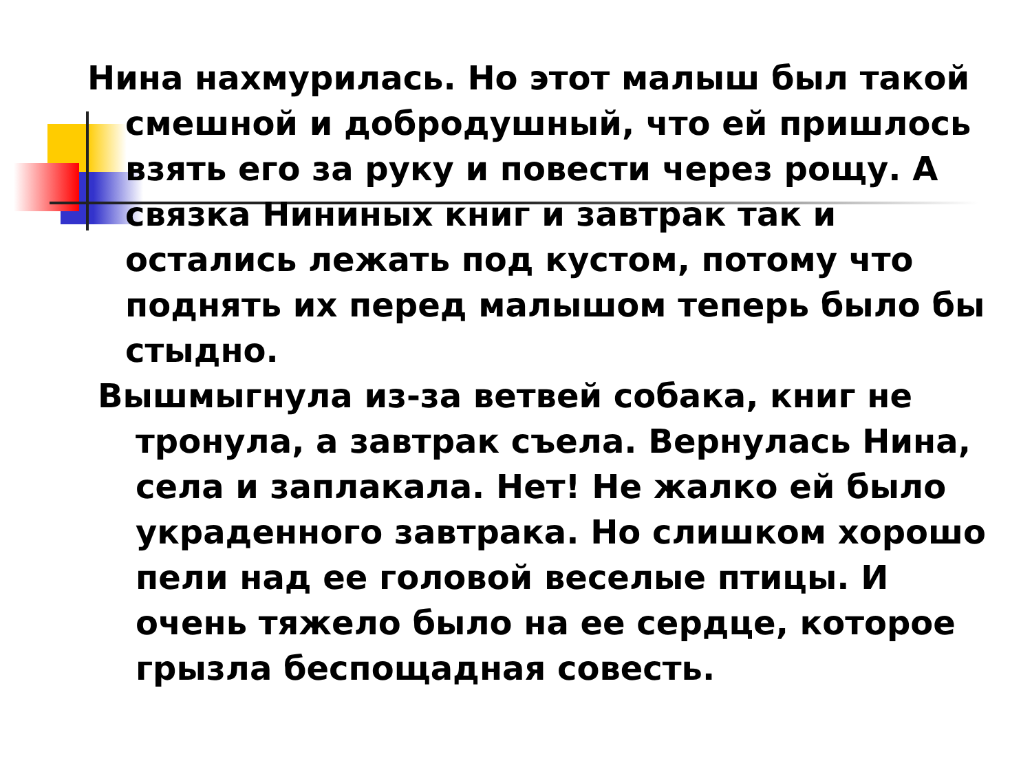Нина нахмурилась. Но этот малыш был такой смешной и добродушный, что ей пришлось взять его за руку и повести через рощу. А связка Нининых книг и завтрак так и остались лежать под кустом, потому что поднять их перед малышом теперь было бы стыдно.
Вышмыгнула из-за ветвей собака, книг не тронула, а завтрак съела. Вернулась Нина, села и заплакала. Нет! Не жалко ей было украденного завтрака. Но слишком хорошо пели над ее головой веселые птицы. И очень тяжело было на ее сердце, которое грызла беспощадная совесть.